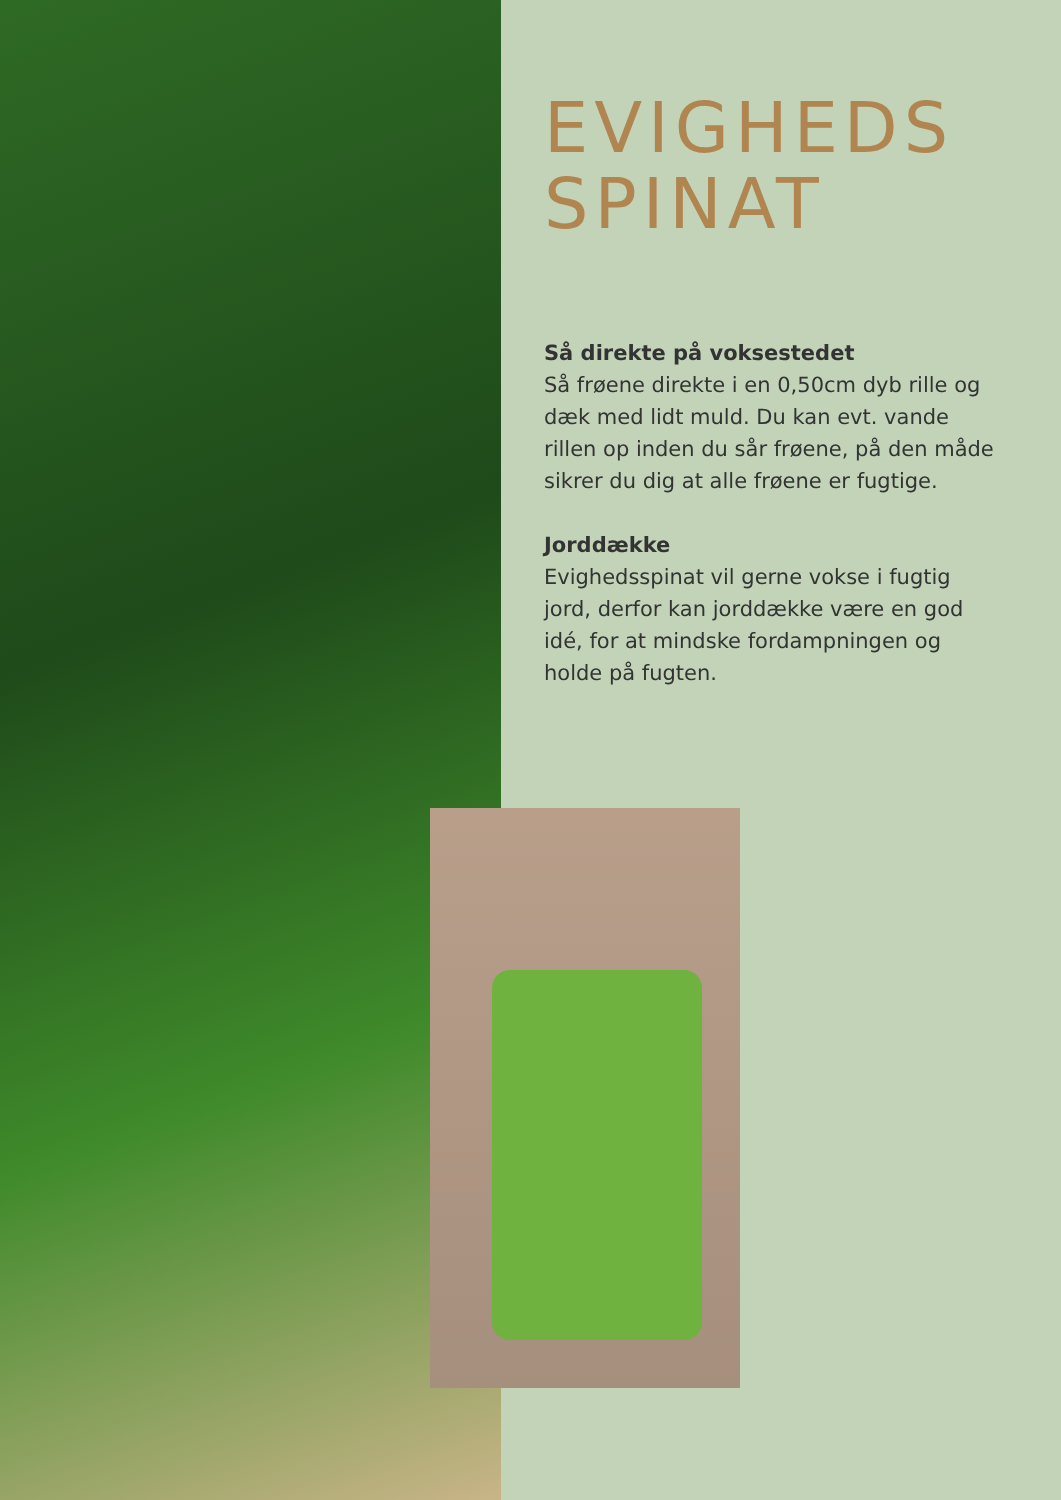EVIGHEDS
SPINAT
Så direkte på voksestedet
Så frøene direkte i en 0,50cm dyb rille og dæk med lidt muld. Du kan evt. vande rillen op inden du sår frøene, på den måde sikrer du dig at alle frøene er fugtige.
Jorddække
Evighedsspinat vil gerne vokse i fugtig jord, derfor kan jorddække være en god idé, for at mindske fordampningen og holde på fugten.